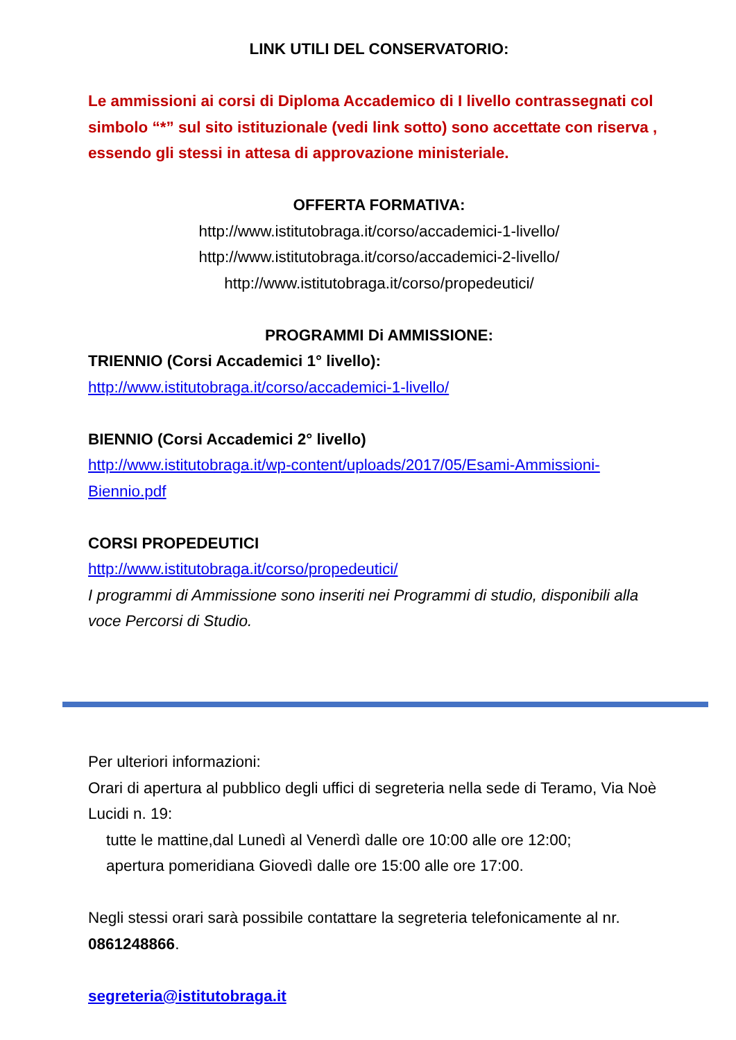LINK UTILI DEL CONSERVATORIO:
Le ammissioni ai corsi di Diploma Accademico di I livello contrassegnati col simbolo “*” sul sito istituzionale (vedi link sotto) sono accettate con riserva , essendo gli stessi in attesa di approvazione ministeriale.
OFFERTA FORMATIVA:
http://www.istitutobraga.it/corso/accademici-1-livello/
http://www.istitutobraga.it/corso/accademici-2-livello/
http://www.istitutobraga.it/corso/propedeutici/
PROGRAMMI Di AMMISSIONE:
TRIENNIO (Corsi Accademici 1° livello):
http://www.istitutobraga.it/corso/accademici-1-livello/
BIENNIO (Corsi Accademici 2° livello)
http://www.istitutobraga.it/wp-content/uploads/2017/05/Esami-Ammissioni-Biennio.pdf
CORSI PROPEDEUTICI
http://www.istitutobraga.it/corso/propedeutici/
I programmi di Ammissione sono inseriti nei Programmi di studio, disponibili alla voce Percorsi di Studio.
Per ulteriori informazioni:
Orari di apertura al pubblico degli uffici di segreteria nella sede di Teramo, Via Noè Lucidi n. 19:
tutte le mattine,dal Lunedì al Venerdì dalle ore 10:00 alle ore 12:00;
apertura pomeridiana Giovedì dalle ore 15:00 alle ore 17:00.
Negli stessi orari sarà possibile contattare la segreteria telefonicamente al nr. 0861248866.
segreteria@istitutobraga.it